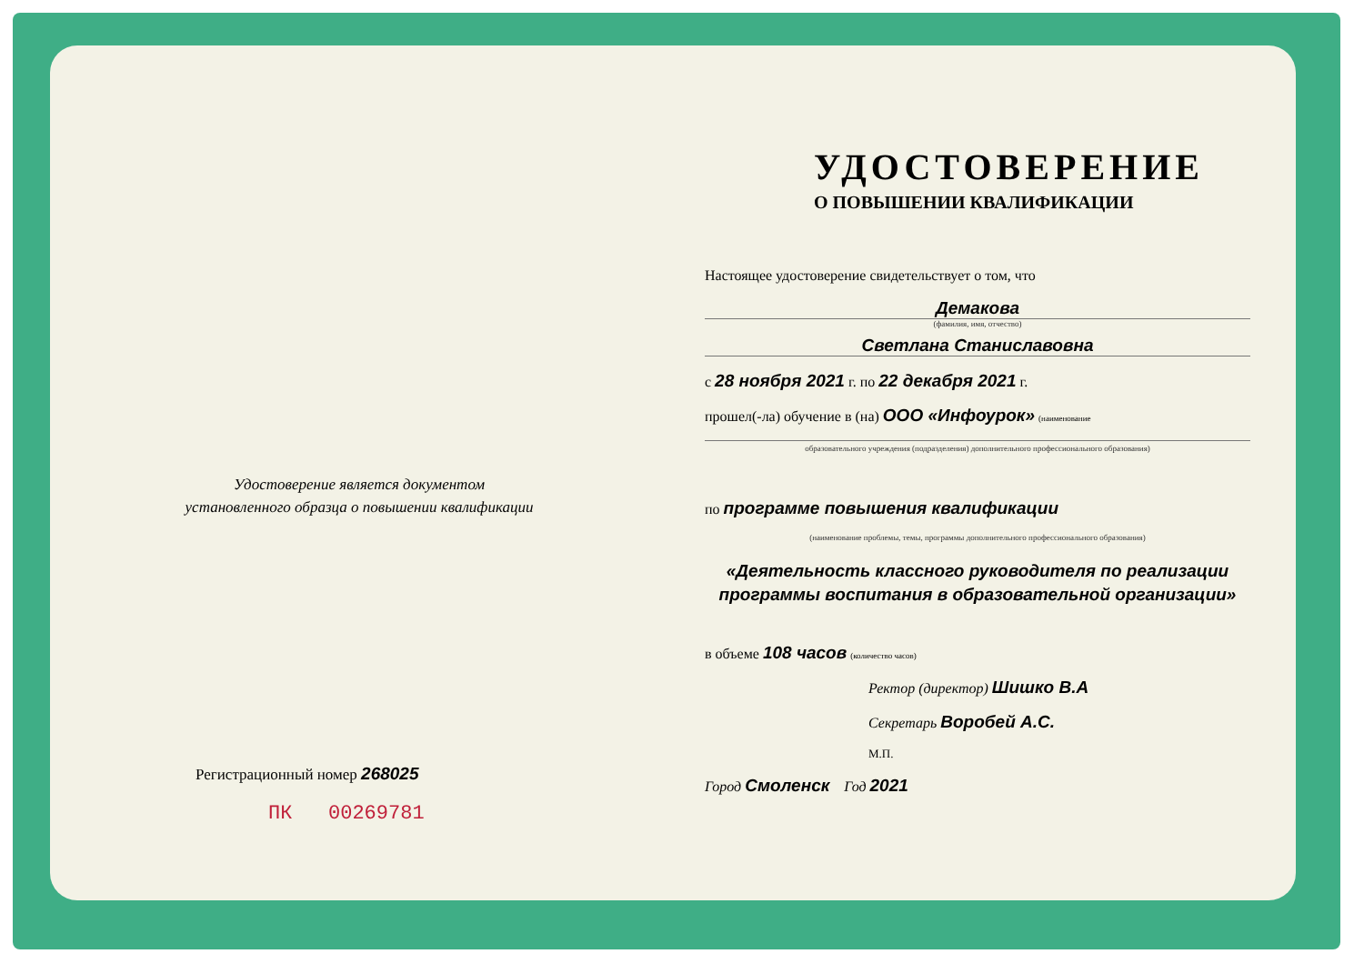Удостоверение является документом
установленного образца о повышении квалификации
Регистрационный номер 268025
ПК 00269781
УДОСТОВЕРЕНИЕ
О ПОВЫШЕНИИ КВАЛИФИКАЦИИ
Настоящее удостоверение свидетельствует о том, что
Демакова
(фамилия, имя, отчество)
Светлана Станиславовна
с 28 ноября 2021 г. по 22 декабря 2021 г.
прошел(-ла) обучение в (на) ООО «Инфоурок» (наименование
образовательного учреждения (подразделения) дополнительного профессионального образования)
по программе повышения квалификации
(наименование проблемы, темы, программы дополнительного профессионального образования)
«Деятельность классного руководителя по реализации программы воспитания в образовательной организации»
в объеме 108 часов (количество часов)
Ректор (директор) Шишко В.А
Секретарь Воробей А.С.
М.П.
Город Смоленск Год 2021
ОБЩЕСТВО С ОГРАНИЧЕННОЙ ОТВЕТСТВЕННОСТЬЮ ИНН 6732064123 «Инфоурок» ОГРН 1136733016441 г.СМОЛЕНСК